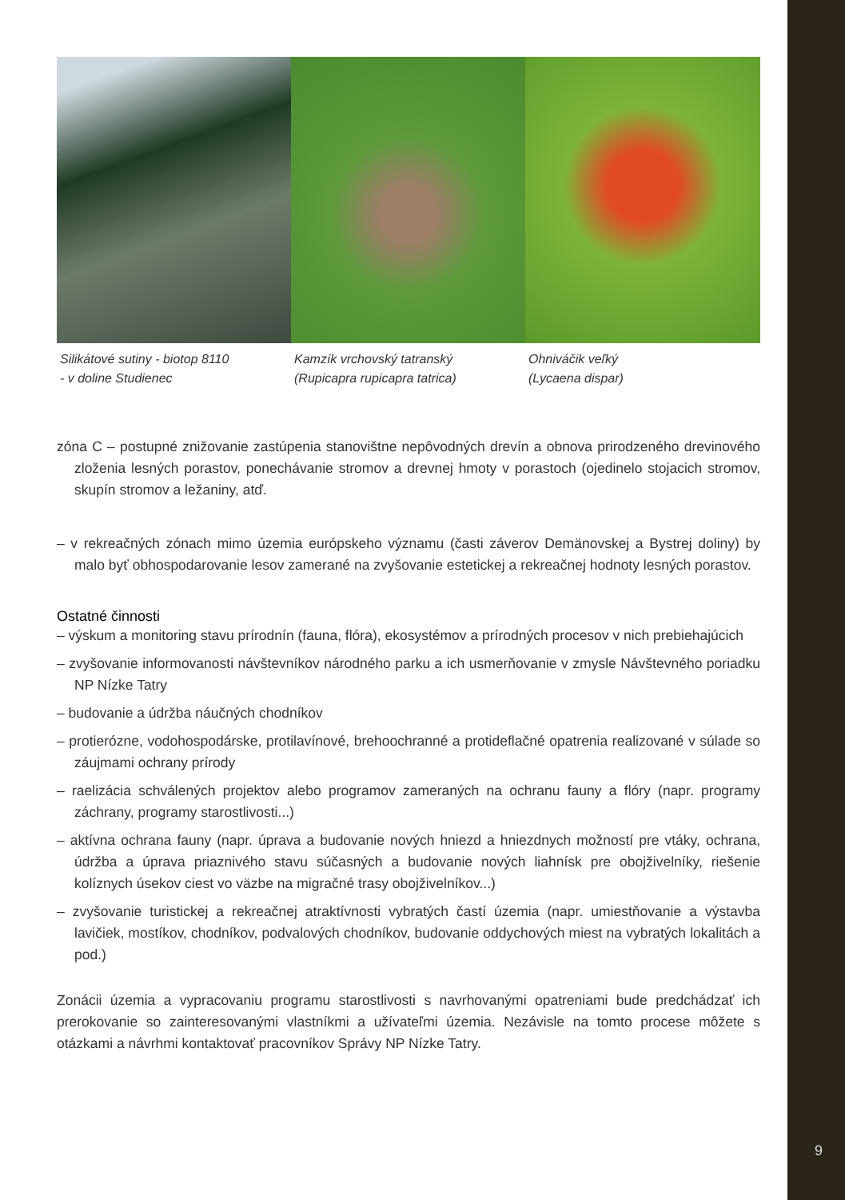9
Silikátové sutiny - biotop 8110
- v doline Studienec
Kamzík vrchovský tatranský
(Rupicapra rupicapra tatrica)
Ohniváčik veľký
(Lycaena dispar)
zóna C – postupné znižovanie zastúpenia stanovištne nepôvodných drevín a obnova prirodzeného drevinového zloženia lesných porastov, ponechávanie stromov a drevnej hmoty v porastoch (ojedinelo stojacich stromov, skupín stromov a ležaniny, atď.
– v rekreačných zónach mimo územia európskeho významu (časti záverov Demänovskej a Bystrej doliny) by malo byť obhospodarovanie lesov zamerané na zvyšovanie estetickej a rekreačnej hodnoty lesných porastov.
Ostatné činnosti
– výskum a monitoring stavu prírodnín (fauna, flóra), ekosystémov a prírodných procesov v nich prebiehajúcich
– zvyšovanie informovanosti návštevníkov národného parku a ich usmerňovanie v zmysle Návštevného poriadku NP Nízke Tatry
– budovanie a údržba náučných chodníkov
– protierózne, vodohospodárske, protilavínové, brehoochranné a protideflačné opatrenia realizované v súlade so záujmami ochrany prírody
– raelizácia schválených projektov alebo programov zameraných na ochranu fauny a flóry (napr. programy záchrany, programy starostlivosti...)
– aktívna ochrana fauny (napr. úprava a budovanie nových hniezd a hniezdnych možností pre vtáky, ochrana, údržba a úprava priaznivého stavu súčasných a budovanie nových liahnísk pre obojživelníky, riešenie kolíznych úsekov ciest vo väzbe na migračné trasy obojživelníkov...)
– zvyšovanie turistickej a rekreačnej atraktívnosti vybratých častí územia (napr. umiestňovanie a výstavba lavičiek, mostíkov, chodníkov, podvalových chodníkov, budovanie oddychových miest na vybratých lokalitách a pod.)
Zonácii územia a vypracovaniu programu starostlivosti s navrhovanými opatreniami bude predchádzať ich prerokovanie so zainteresovanými vlastníkmi a užívateľmi územia. Nezávisle na tomto procese môžete s otázkami a návrhmi kontaktovať pracovníkov Správy NP Nízke Tatry.